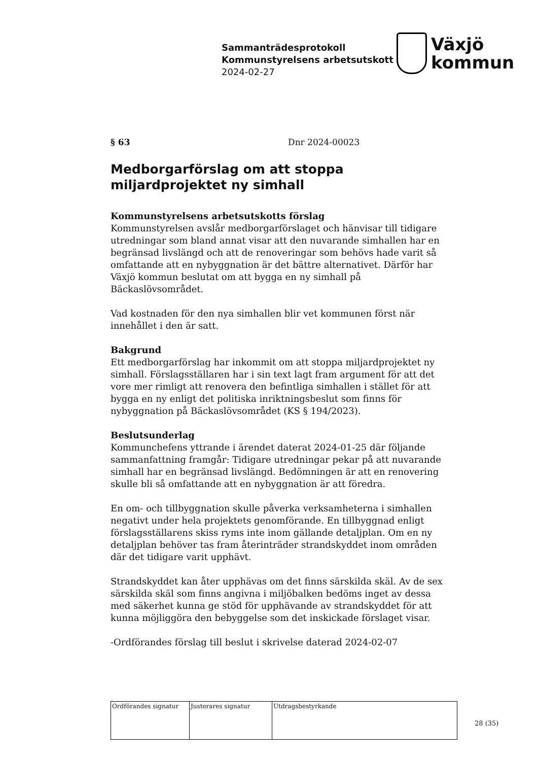Sammanträdesprotokoll
Kommunstyrelsens arbetsutskott
2024-02-27
Växjö
kommun
§ 63 Dnr 2024-00023
Medborgarförslag om att stoppa miljardprojektet ny simhall
Kommunstyrelsens arbetsutskotts förslag
Kommunstyrelsen avslår medborgarförslaget och hänvisar till tidigare utredningar som bland annat visar att den nuvarande simhallen har en begränsad livslängd och att de renoveringar som behövs hade varit så omfattande att en nybyggnation är det bättre alternativet. Därför har Växjö kommun beslutat om att bygga en ny simhall på Bäckaslövsområdet.
Vad kostnaden för den nya simhallen blir vet kommunen först när innehållet i den är satt.
Bakgrund
Ett medborgarförslag har inkommit om att stoppa miljardprojektet ny simhall. Förslagsställaren har i sin text lagt fram argument för att det vore mer rimligt att renovera den befintliga simhallen i stället för att bygga en ny enligt det politiska inriktningsbeslut som finns för nybyggnation på Bäckaslövsområdet (KS § 194/2023).
Beslutsunderlag
Kommunchefens yttrande i ärendet daterat 2024-01-25 där följande sammanfattning framgår: Tidigare utredningar pekar på att nuvarande simhall har en begränsad livslängd. Bedömningen är att en renovering skulle bli så omfattande att en nybyggnation är att föredra.
En om- och tillbyggnation skulle påverka verksamheterna i simhallen negativt under hela projektets genomförande. En tillbyggnad enligt förslagsställarens skiss ryms inte inom gällande detaljplan. Om en ny detaljplan behöver tas fram återinträder strandskyddet inom områden där det tidigare varit upphävt.
Strandskyddet kan åter upphävas om det finns särskilda skäl. Av de sex särskilda skäl som finns angivna i miljöbalken bedöms inget av dessa med säkerhet kunna ge stöd för upphävande av strandskyddet för att kunna möjliggöra den bebyggelse som det inskickade förslaget visar.
-Ordförandes förslag till beslut i skrivelse daterad 2024-02-07
| Ordförandes signatur | Justerares signatur | Utdragsbestyrkande |
28 (35)